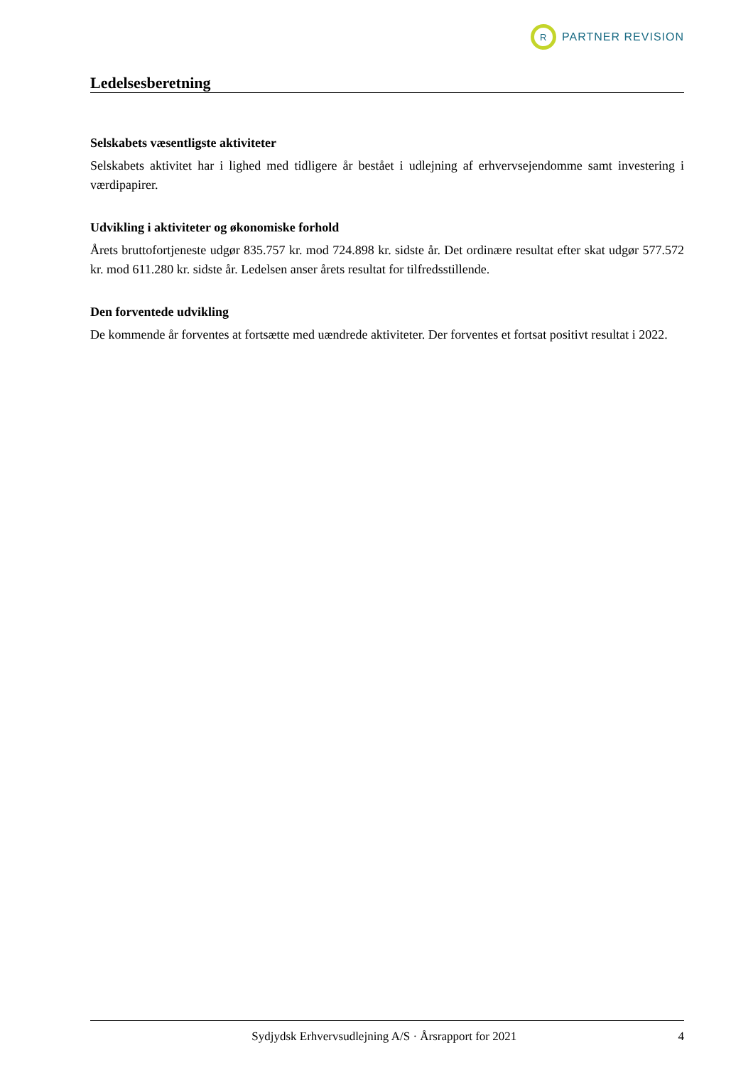R
PARTNER REVISION
Ledelsesberetning
Selskabets væsentligste aktiviteter
Selskabets aktivitet har i lighed med tidligere år bestået i udlejning af erhvervsejendomme samt investering i værdipapirer.
Udvikling i aktiviteter og økonomiske forhold
Årets bruttofortjeneste udgør 835.757 kr. mod 724.898 kr. sidste år. Det ordinære resultat efter skat udgør 577.572 kr. mod 611.280 kr. sidste år. Ledelsen anser årets resultat for tilfredsstillende.
Den forventede udvikling
De kommende år forventes at fortsætte med uændrede aktiviteter. Der forventes et fortsat positivt resultat i 2022.
Sydjydsk Erhvervsudlejning A/S · Årsrapport for 2021 4